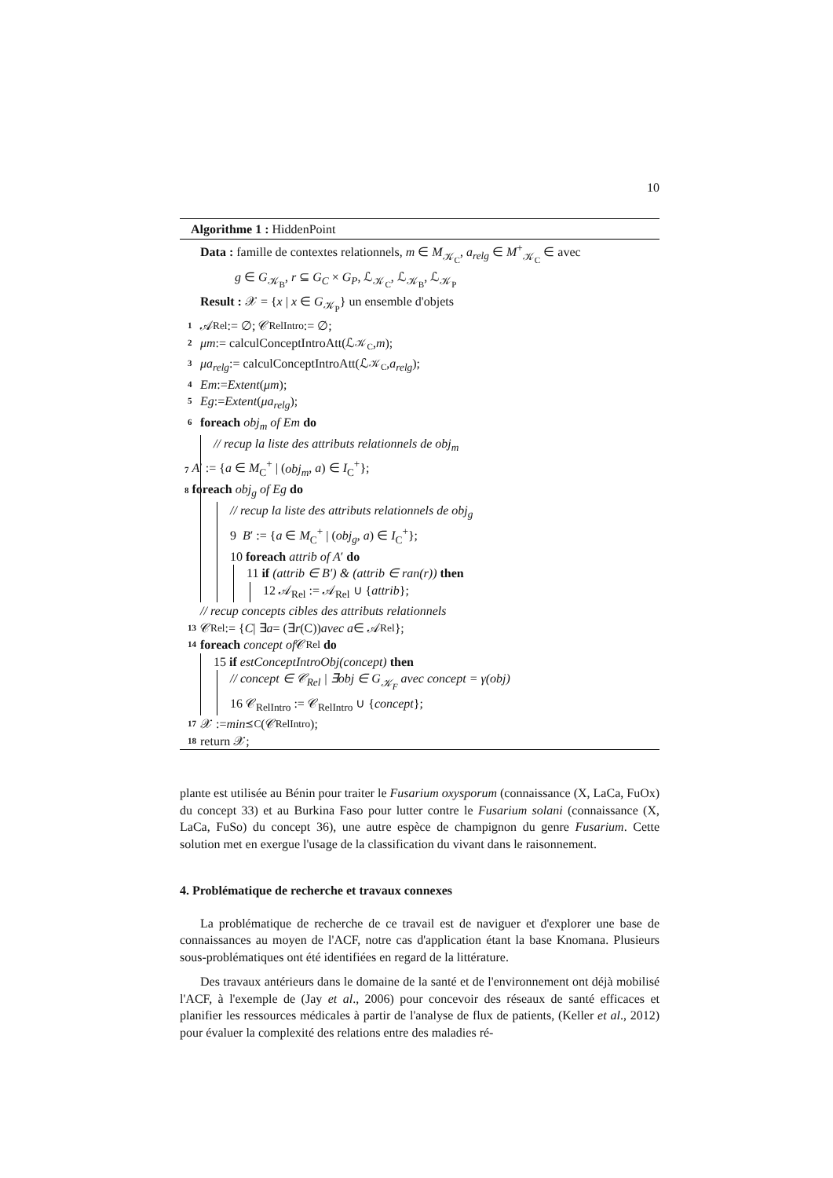10
Algorithme 1 : HiddenPoint
Data : famille de contextes relationnels, m ∈ M<sub>𝒦<sub>C</sub></sub>, a<sub>relg</sub> ∈ M<sup>+</sup><sub>𝒦<sub>C</sub></sub> ∈ avec
g ∈ G<sub>𝒦<sub>B</sub></sub>, r ⊆ G<sub>C</sub> × G<sub>P</sub>, ℒ<sub>𝒦<sub>C</sub></sub>, ℒ<sub>𝒦<sub>B</sub></sub>, ℒ<sub>𝒦<sub>P</sub></sub>
Result : 𝒳 = {x | x ∈ G<sub>𝒦<sub>P</sub></sub>} un ensemble d'objets
1 𝒜<sub>Rel</sub> := ∅; 𝒞<sub>RelIntro</sub> := ∅;
2 μm := calculConceptIntroAtt(ℒ<sub>𝒦<sub>C</sub></sub>, m);
3 μa<sub>relg</sub> := calculConceptIntroAtt(ℒ<sub>𝒦<sub>C</sub></sub>, a<sub>relg</sub>);
4 Em := Extent (μm);
5 Eg := Extent (μa<sub>relg</sub>);
6 foreach obj<sub>m</sub> of Em do
// recup la liste des attributs relationnels de obj<sub>m</sub>
7 A′ := {a ∈ M<sub>C</sub><sup>+</sup> | (obj<sub>m</sub>, a) ∈ I<sub>C</sub><sup>+</sup>};
8 foreach obj<sub>g</sub> of Eg do
// recup la liste des attributs relationnels de obj<sub>g</sub>
9 B′ := {a ∈ M<sub>C</sub><sup>+</sup> | (obj<sub>g</sub>, a) ∈ I<sub>C</sub><sup>+</sup>};
10 foreach attrib of A′ do
11 if (attrib ∈ B′) & (attrib ∈ ran(r)) then
12 𝒜<sub>Rel</sub> := 𝒜<sub>Rel</sub> ∪ {attrib};
// recup concepts cibles des attributs relationnels
13 𝒞<sub>Rel</sub> := { C | ∃ a = (∃ r (C)) avec a ∈ 𝒜<sub>Rel</sub>};
14 foreach concept of 𝒞<sub>Rel</sub> do
15 if estConceptIntroObj(concept) then
// concept ∈ 𝒞<sub>Rel</sub> | ∃obj ∈ G<sub>𝒦<sub>F</sub></sub> avec concept = γ(obj)
16 𝒞<sub>RelIntro</sub> := 𝒞<sub>RelIntro</sub> ∪ {concept};
17 𝒳 := min<sub>⪯C</sub>(𝒞<sub>RelIntro</sub>);
18 return 𝒳;
plante est utilisée au Bénin pour traiter le Fusarium oxysporum (connaissance (X, LaCa, FuOx) du concept 33) et au Burkina Faso pour lutter contre le Fusarium solani (connaissance (X, LaCa, FuSo) du concept 36), une autre espèce de champignon du genre Fusarium. Cette solution met en exergue l'usage de la classification du vivant dans le raisonnement.
4. Problématique de recherche et travaux connexes
La problématique de recherche de ce travail est de naviguer et d'explorer une base de connaissances au moyen de l'ACF, notre cas d'application étant la base Knomana. Plusieurs sous-problématiques ont été identifiées en regard de la littérature.
Des travaux antérieurs dans le domaine de la santé et de l'environnement ont déjà mobilisé l'ACF, à l'exemple de (Jay et al., 2006) pour concevoir des réseaux de santé efficaces et planifier les ressources médicales à partir de l'analyse de flux de patients, (Keller et al., 2012) pour évaluer la complexité des relations entre des maladies ré-